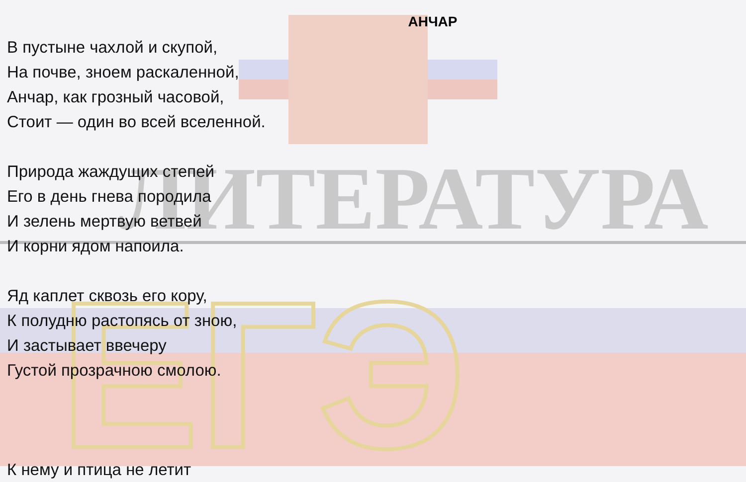ЛИТЕРАТУРА
ЕГЭ
АНЧАР
В пустыне чахлой и скупой,
На почве, зноем раскаленной,
Анчар, как грозный часовой,
Стоит — один во всей вселенной.
Природа жаждущих степей
Его в день гнева породила
И зелень мертвую ветвей
И корни ядом напоила.
Яд каплет сквозь его кору,
К полудню растопясь от зною,
И застывает ввечеру
Густой прозрачною смолою.
К нему и птица не летит